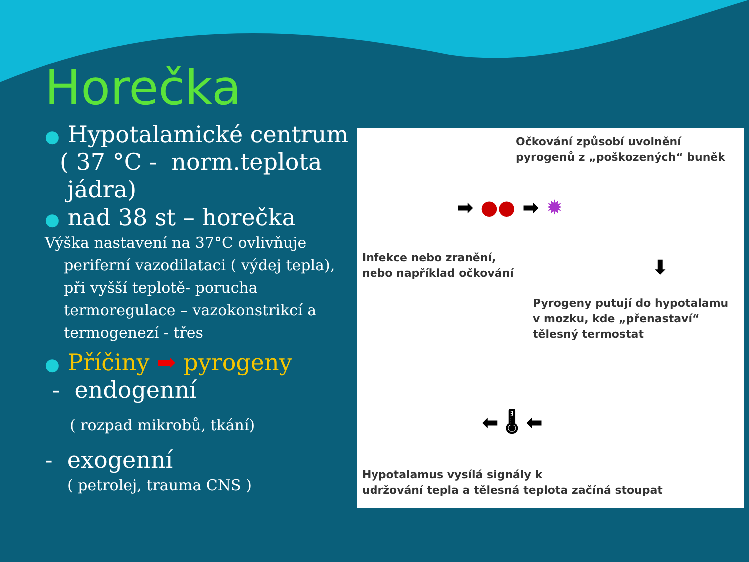Horečka
● Hypotalamické centrum
( 37 °C - norm.teplota
jádra)
● nad 38 st – horečka
Výška nastavení na 37°C ovlivňuje
periferní vazodilataci ( výdej tepla),
při vyšší teplotě- porucha
termoregulace – vazokonstrikcí a
termogenezí - třes
● Příčiny ➡ pyrogeny
- endogenní
( rozpad mikrobů, tkání)
- exogenní
( petrolej, trauma CNS )
Očkování způsobí uvolnění
pyrogenů z „poškozených“ buněk
Infekce nebo zranění,
nebo například očkování
Pyrogeny putují do hypotalamu
v mozku, kde „přenastaví“
tělesný termostat
Hypotalamus vysílá signály k
udržování tepla a tělesná teplota začíná stoupat
➡ ●● ➡ ✹
⬇
⬅ 🌡 ⬅